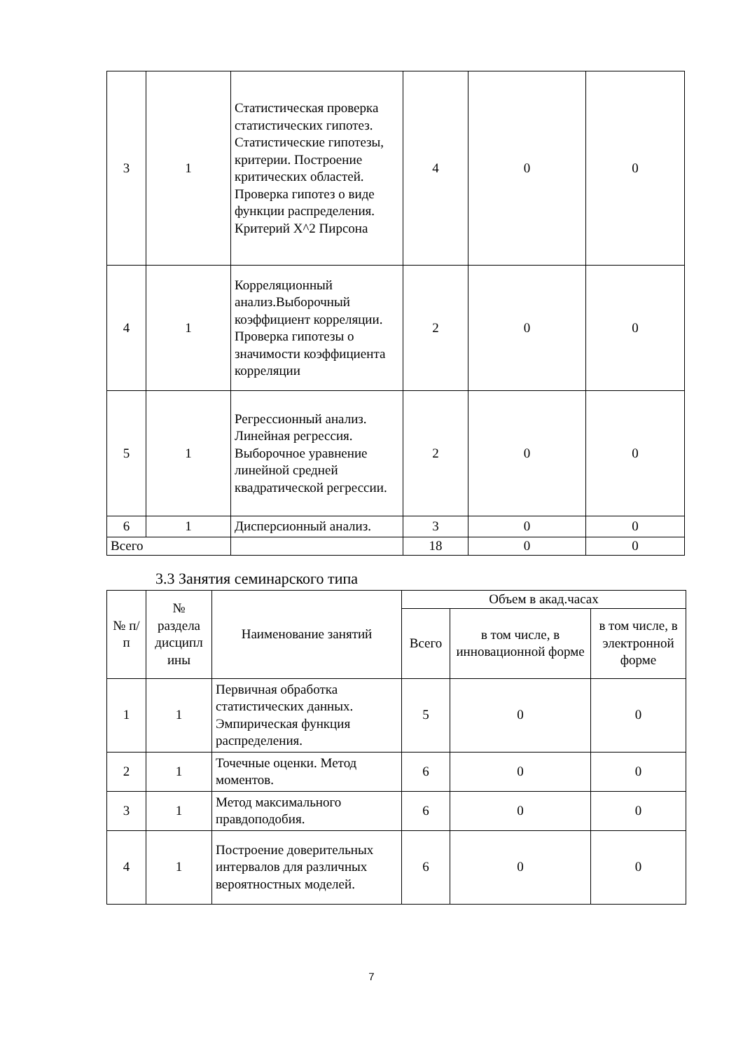| 3 | 1 | Статистическая проверка статистических гипотез. Статистические гипотезы, критерии. Построение критических областей. Проверка гипотез о виде функции распределения. Критерий X^2 Пирсона | 4 | 0 | 0 |
| 4 | 1 | Корреляционный анализ.Выборочный коэффициент корреляции. Проверка гипотезы о значимости коэффициента корреляции | 2 | 0 | 0 |
| 5 | 1 | Регрессионный анализ. Линейная регрессия. Выборочное уравнение линейной средней квадратической регрессии. | 2 | 0 | 0 |
| 6 | 1 | Дисперсионный анализ. | 3 | 0 | 0 |
| Всего | | | 18 | 0 | 0 |
3.3 Занятия семинарского типа
| № п/п | № раздела дисципл ины | Наименование занятий | Объем в акад.часах | | |
| --- | --- | --- | --- | --- | --- |
| | | | Всего | в том числе, в инновационной форме | в том числе, в электронной форме |
| 1 | 1 | Первичная обработка статистических данных. Эмпирическая функция распределения. | 5 | 0 | 0 |
| 2 | 1 | Точечные оценки. Метод моментов. | 6 | 0 | 0 |
| 3 | 1 | Метод максимального правдоподобия. | 6 | 0 | 0 |
| 4 | 1 | Построение доверительных интервалов для различных вероятностных моделей. | 6 | 0 | 0 |
7